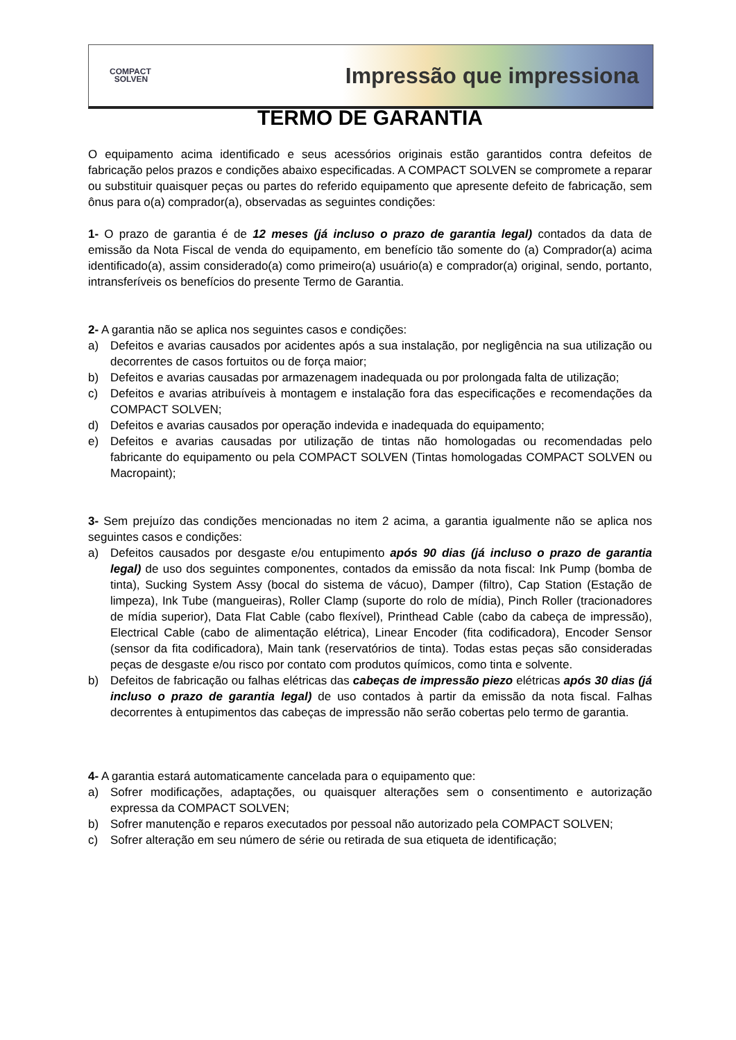COMPACT
SOLVEN
Impressão que impressiona
TERMO DE GARANTIA
O equipamento acima identificado e seus acessórios originais estão garantidos contra defeitos de fabricação pelos prazos e condições abaixo especificadas. A COMPACT SOLVEN se compromete a reparar ou substituir quaisquer peças ou partes do referido equipamento que apresente defeito de fabricação, sem ônus para o(a) comprador(a), observadas as seguintes condições:
1- O prazo de garantia é de 12 meses (já incluso o prazo de garantia legal) contados da data de emissão da Nota Fiscal de venda do equipamento, em benefício tão somente do (a) Comprador(a) acima identificado(a), assim considerado(a) como primeiro(a) usuário(a) e comprador(a) original, sendo, portanto, intransferíveis os benefícios do presente Termo de Garantia.
2- A garantia não se aplica nos seguintes casos e condições:
a) Defeitos e avarias causados por acidentes após a sua instalação, por negligência na sua utilização ou decorrentes de casos fortuitos ou de força maior;
b) Defeitos e avarias causadas por armazenagem inadequada ou por prolongada falta de utilização;
c) Defeitos e avarias atribuíveis à montagem e instalação fora das especificações e recomendações da COMPACT SOLVEN;
d) Defeitos e avarias causados por operação indevida e inadequada do equipamento;
e) Defeitos e avarias causadas por utilização de tintas não homologadas ou recomendadas pelo fabricante do equipamento ou pela COMPACT SOLVEN (Tintas homologadas COMPACT SOLVEN ou Macropaint);
3- Sem prejuízo das condições mencionadas no item 2 acima, a garantia igualmente não se aplica nos seguintes casos e condições:
a) Defeitos causados por desgaste e/ou entupimento após 90 dias (já incluso o prazo de garantia legal) de uso dos seguintes componentes, contados da emissão da nota fiscal: Ink Pump (bomba de tinta), Sucking System Assy (bocal do sistema de vácuo), Damper (filtro), Cap Station (Estação de limpeza), Ink Tube (mangueiras), Roller Clamp (suporte do rolo de mídia), Pinch Roller (tracionadores de mídia superior), Data Flat Cable (cabo flexível), Printhead Cable (cabo da cabeça de impressão), Electrical Cable (cabo de alimentação elétrica), Linear Encoder (fita codificadora), Encoder Sensor (sensor da fita codificadora), Main tank (reservatórios de tinta). Todas estas peças são consideradas peças de desgaste e/ou risco por contato com produtos químicos, como tinta e solvente.
b) Defeitos de fabricação ou falhas elétricas das cabeças de impressão piezo elétricas após 30 dias (já incluso o prazo de garantia legal) de uso contados à partir da emissão da nota fiscal. Falhas decorrentes à entupimentos das cabeças de impressão não serão cobertas pelo termo de garantia.
4- A garantia estará automaticamente cancelada para o equipamento que:
a) Sofrer modificações, adaptações, ou quaisquer alterações sem o consentimento e autorização expressa da COMPACT SOLVEN;
b) Sofrer manutenção e reparos executados por pessoal não autorizado pela COMPACT SOLVEN;
c) Sofrer alteração em seu número de série ou retirada de sua etiqueta de identificação;